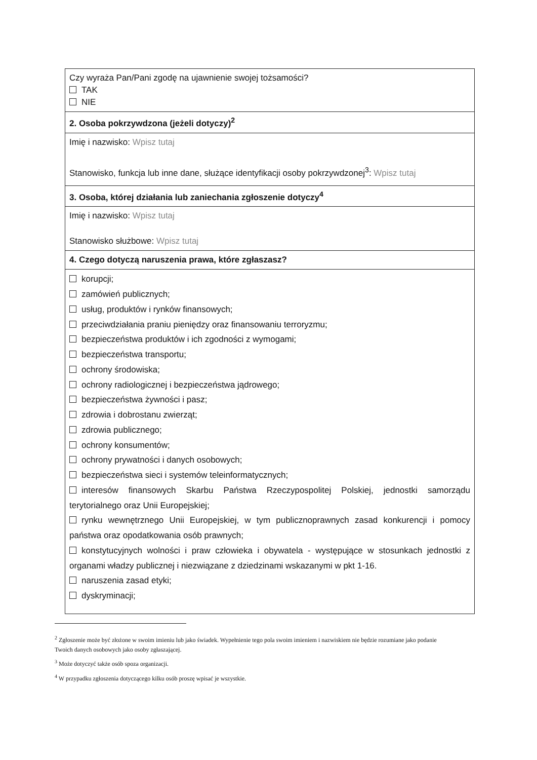| Czy wyraża Pan/Pani zgodę na ujawnienie swojej tożsamości? TAK NIE |
| 2. Osoba pokrzywdzona (jeżeli dotyczy)<sup>2</sup> |
| Imię i nazwisko: Wpisz tutaj Stanowisko, funkcja lub inne dane, służące identyfikacji osoby pokrzywdzonej<sup>3</sup>: Wpisz tutaj |
| 3. Osoba, której działania lub zaniechania zgłoszenie dotyczy<sup>4</sup> |
| Imię i nazwisko: Wpisz tutaj Stanowisko służbowe: Wpisz tutaj |
| 4. Czego dotyczą naruszenia prawa, które zgłaszasz? |
| korupcji; zamówień publicznych; usług, produktów i rynków finansowych; przeciwdziałania praniu pieniędzy oraz finansowaniu terroryzmu; bezpieczeństwa produktów i ich zgodności z wymogami; bezpieczeństwa transportu; ochrony środowiska; ochrony radiologicznej i bezpieczeństwa jądrowego; bezpieczeństwa żywności i pasz; zdrowia i dobrostanu zwierząt; zdrowia publicznego; ochrony konsumentów; ochrony prywatności i danych osobowych; bezpieczeństwa sieci i systemów teleinformatycznych; interesów finansowych Skarbu Państwa Rzeczypospolitej Polskiej, jednostki samorządu terytorialnego oraz Unii Europejskiej; rynku wewnętrznego Unii Europejskiej, w tym publicznoprawnych zasad konkurencji i pomocy państwa oraz opodatkowania osób prawnych; konstytucyjnych wolności i praw człowieka i obywatela - występujące w stosunkach jednostki z organami władzy publicznej i niezwiązane z dziedzinami wskazanymi w pkt 1-16. naruszenia zasad etyki; dyskryminacji; |
<sup>2</sup> Zgłoszenie może być złożone w swoim imieniu lub jako świadek. Wypełnienie tego pola swoim imieniem i nazwiskiem nie będzie rozumiane jako podanie Twoich danych osobowych jako osoby zgłaszającej.
<sup>3</sup> Może dotyczyć także osób spoza organizacji.
<sup>4</sup> W przypadku zgłoszenia dotyczącego kilku osób proszę wpisać je wszystkie.